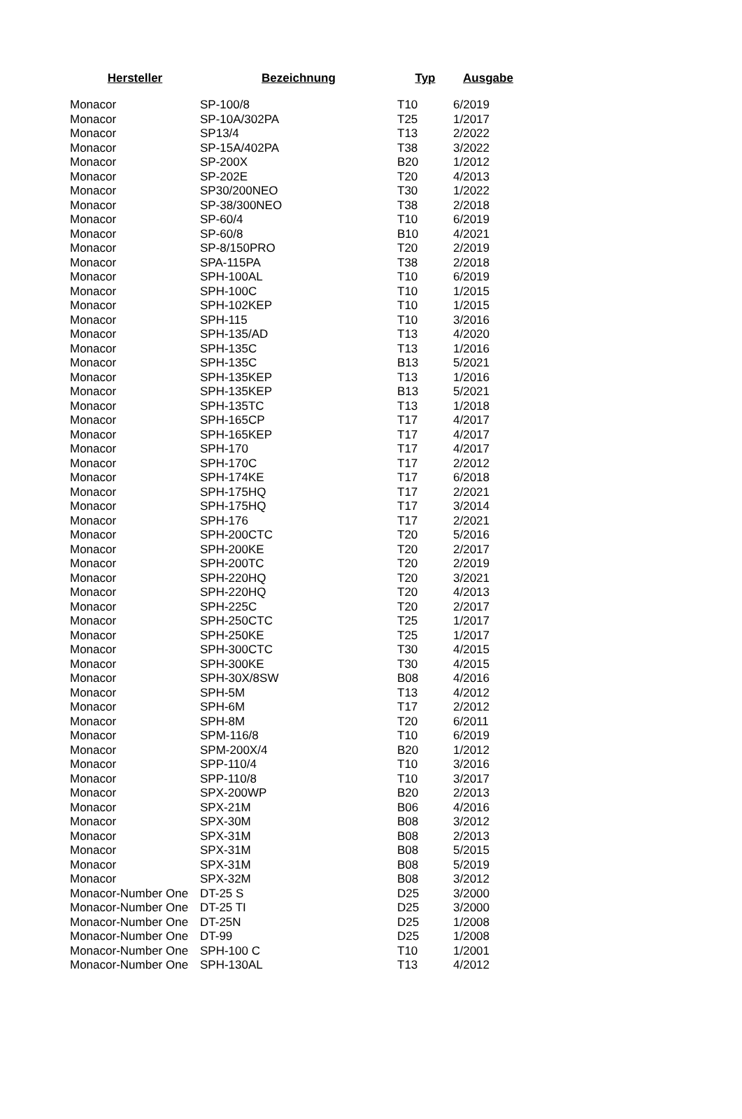| Hersteller | Bezeichnung | Typ | Ausgabe |
| --- | --- | --- | --- |
| Monacor | SP-100/8 | T10 | 6/2019 |
| Monacor | SP-10A/302PA | T25 | 1/2017 |
| Monacor | SP13/4 | T13 | 2/2022 |
| Monacor | SP-15A/402PA | T38 | 3/2022 |
| Monacor | SP-200X | B20 | 1/2012 |
| Monacor | SP-202E | T20 | 4/2013 |
| Monacor | SP30/200NEO | T30 | 1/2022 |
| Monacor | SP-38/300NEO | T38 | 2/2018 |
| Monacor | SP-60/4 | T10 | 6/2019 |
| Monacor | SP-60/8 | B10 | 4/2021 |
| Monacor | SP-8/150PRO | T20 | 2/2019 |
| Monacor | SPA-115PA | T38 | 2/2018 |
| Monacor | SPH-100AL | T10 | 6/2019 |
| Monacor | SPH-100C | T10 | 1/2015 |
| Monacor | SPH-102KEP | T10 | 1/2015 |
| Monacor | SPH-115 | T10 | 3/2016 |
| Monacor | SPH-135/AD | T13 | 4/2020 |
| Monacor | SPH-135C | T13 | 1/2016 |
| Monacor | SPH-135C | B13 | 5/2021 |
| Monacor | SPH-135KEP | T13 | 1/2016 |
| Monacor | SPH-135KEP | B13 | 5/2021 |
| Monacor | SPH-135TC | T13 | 1/2018 |
| Monacor | SPH-165CP | T17 | 4/2017 |
| Monacor | SPH-165KEP | T17 | 4/2017 |
| Monacor | SPH-170 | T17 | 4/2017 |
| Monacor | SPH-170C | T17 | 2/2012 |
| Monacor | SPH-174KE | T17 | 6/2018 |
| Monacor | SPH-175HQ | T17 | 2/2021 |
| Monacor | SPH-175HQ | T17 | 3/2014 |
| Monacor | SPH-176 | T17 | 2/2021 |
| Monacor | SPH-200CTC | T20 | 5/2016 |
| Monacor | SPH-200KE | T20 | 2/2017 |
| Monacor | SPH-200TC | T20 | 2/2019 |
| Monacor | SPH-220HQ | T20 | 3/2021 |
| Monacor | SPH-220HQ | T20 | 4/2013 |
| Monacor | SPH-225C | T20 | 2/2017 |
| Monacor | SPH-250CTC | T25 | 1/2017 |
| Monacor | SPH-250KE | T25 | 1/2017 |
| Monacor | SPH-300CTC | T30 | 4/2015 |
| Monacor | SPH-300KE | T30 | 4/2015 |
| Monacor | SPH-30X/8SW | B08 | 4/2016 |
| Monacor | SPH-5M | T13 | 4/2012 |
| Monacor | SPH-6M | T17 | 2/2012 |
| Monacor | SPH-8M | T20 | 6/2011 |
| Monacor | SPM-116/8 | T10 | 6/2019 |
| Monacor | SPM-200X/4 | B20 | 1/2012 |
| Monacor | SPP-110/4 | T10 | 3/2016 |
| Monacor | SPP-110/8 | T10 | 3/2017 |
| Monacor | SPX-200WP | B20 | 2/2013 |
| Monacor | SPX-21M | B06 | 4/2016 |
| Monacor | SPX-30M | B08 | 3/2012 |
| Monacor | SPX-31M | B08 | 2/2013 |
| Monacor | SPX-31M | B08 | 5/2015 |
| Monacor | SPX-31M | B08 | 5/2019 |
| Monacor | SPX-32M | B08 | 3/2012 |
| Monacor-Number One | DT-25 S | D25 | 3/2000 |
| Monacor-Number One | DT-25 TI | D25 | 3/2000 |
| Monacor-Number One | DT-25N | D25 | 1/2008 |
| Monacor-Number One | DT-99 | D25 | 1/2008 |
| Monacor-Number One | SPH-100 C | T10 | 1/2001 |
| Monacor-Number One | SPH-130AL | T13 | 4/2012 |